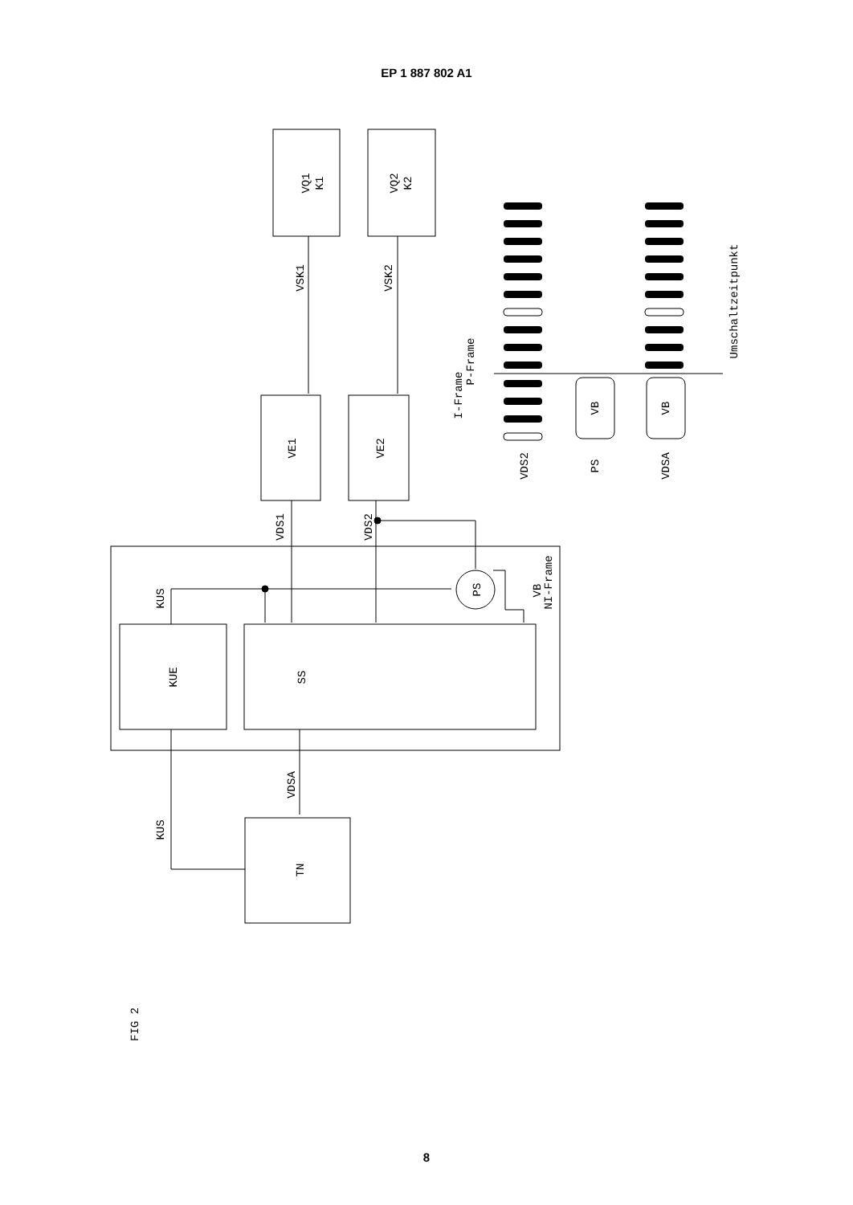EP 1 887 802 A1
VQ1
K1
VQ2
K2
VSK1
VSK2
VE1
VE2
VDS1
VDS2
KUS
PS
VB
NI-Frame
KUE
SS
VDSA
KUS
TN
I-Frame
P-Frame
VB
VB
VDS2
PS
VDSA
Umschaltzeitpunkt
FIG 2
8